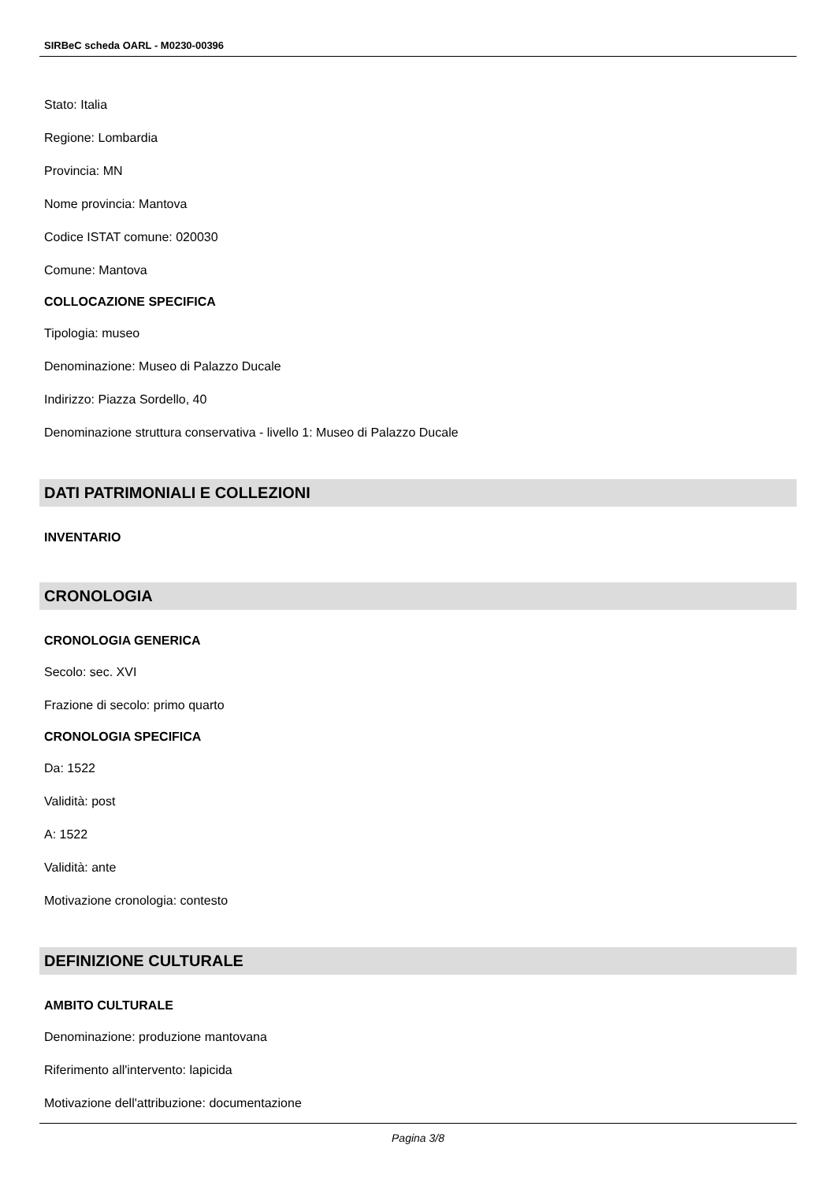SIRBeC scheda OARL - M0230-00396
Stato: Italia
Regione: Lombardia
Provincia: MN
Nome provincia: Mantova
Codice ISTAT comune: 020030
Comune: Mantova
COLLOCAZIONE SPECIFICA
Tipologia: museo
Denominazione: Museo di Palazzo Ducale
Indirizzo: Piazza Sordello, 40
Denominazione struttura conservativa - livello 1: Museo di Palazzo Ducale
DATI PATRIMONIALI E COLLEZIONI
INVENTARIO
CRONOLOGIA
CRONOLOGIA GENERICA
Secolo: sec. XVI
Frazione di secolo: primo quarto
CRONOLOGIA SPECIFICA
Da: 1522
Validità: post
A: 1522
Validità: ante
Motivazione cronologia: contesto
DEFINIZIONE CULTURALE
AMBITO CULTURALE
Denominazione: produzione mantovana
Riferimento all'intervento: lapicida
Motivazione dell'attribuzione: documentazione
Pagina 3/8